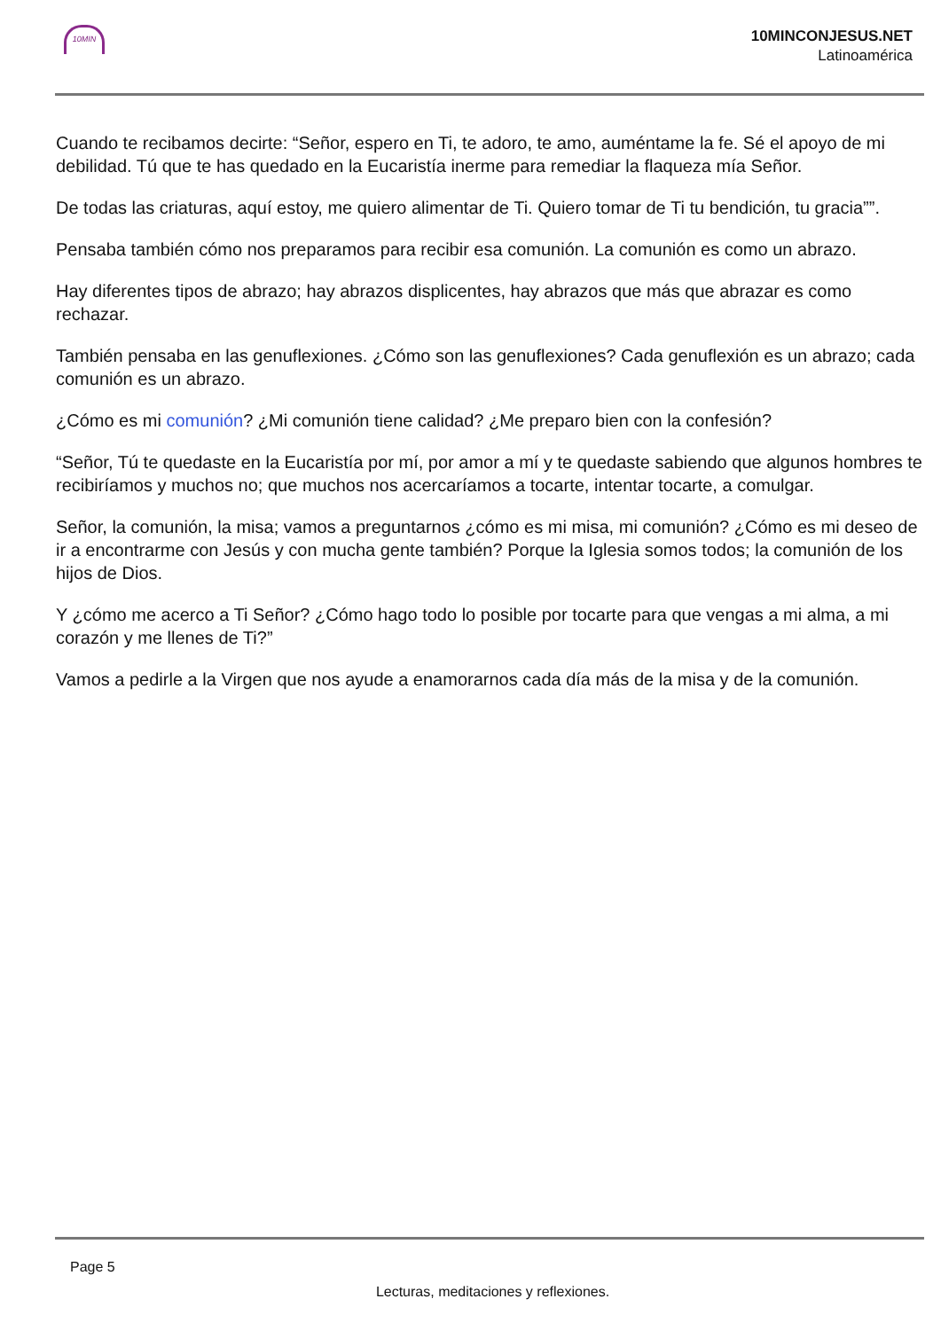10MIN
10MINCONJESUS.NET
Latinoamérica
Cuando te recibamos decirte: “Señor, espero en Ti, te adoro, te amo, auméntame la fe. Sé el apoyo de mi debilidad. Tú que te has quedado en la Eucaristía inerme para remediar la flaqueza mía Señor.
De todas las criaturas, aquí estoy, me quiero alimentar de Ti. Quiero tomar de Ti tu bendición, tu gracia””.
Pensaba también cómo nos preparamos para recibir esa comunión. La comunión es como un abrazo.
Hay diferentes tipos de abrazo; hay abrazos displicentes, hay abrazos que más que abrazar es como rechazar.
También pensaba en las genuflexiones. ¿Cómo son las genuflexiones? Cada genuflexión es un abrazo; cada comunión es un abrazo.
¿Cómo es mi comunión? ¿Mi comunión tiene calidad? ¿Me preparo bien con la confesión?
“Señor, Tú te quedaste en la Eucaristía por mí, por amor a mí y te quedaste sabiendo que algunos hombres te recibiríamos y muchos no; que muchos nos acercaríamos a tocarte, intentar tocarte, a comulgar.
Señor, la comunión, la misa; vamos a preguntarnos ¿cómo es mi misa, mi comunión? ¿Cómo es mi deseo de ir a encontrarme con Jesús y con mucha gente también? Porque la Iglesia somos todos; la comunión de los hijos de Dios.
Y ¿cómo me acerco a Ti Señor? ¿Cómo hago todo lo posible por tocarte para que vengas a mi alma, a mi corazón y me llenes de Ti?”
Vamos a pedirle a la Virgen que nos ayude a enamorarnos cada día más de la misa y de la comunión.
Page 5
Lecturas, meditaciones y reflexiones.